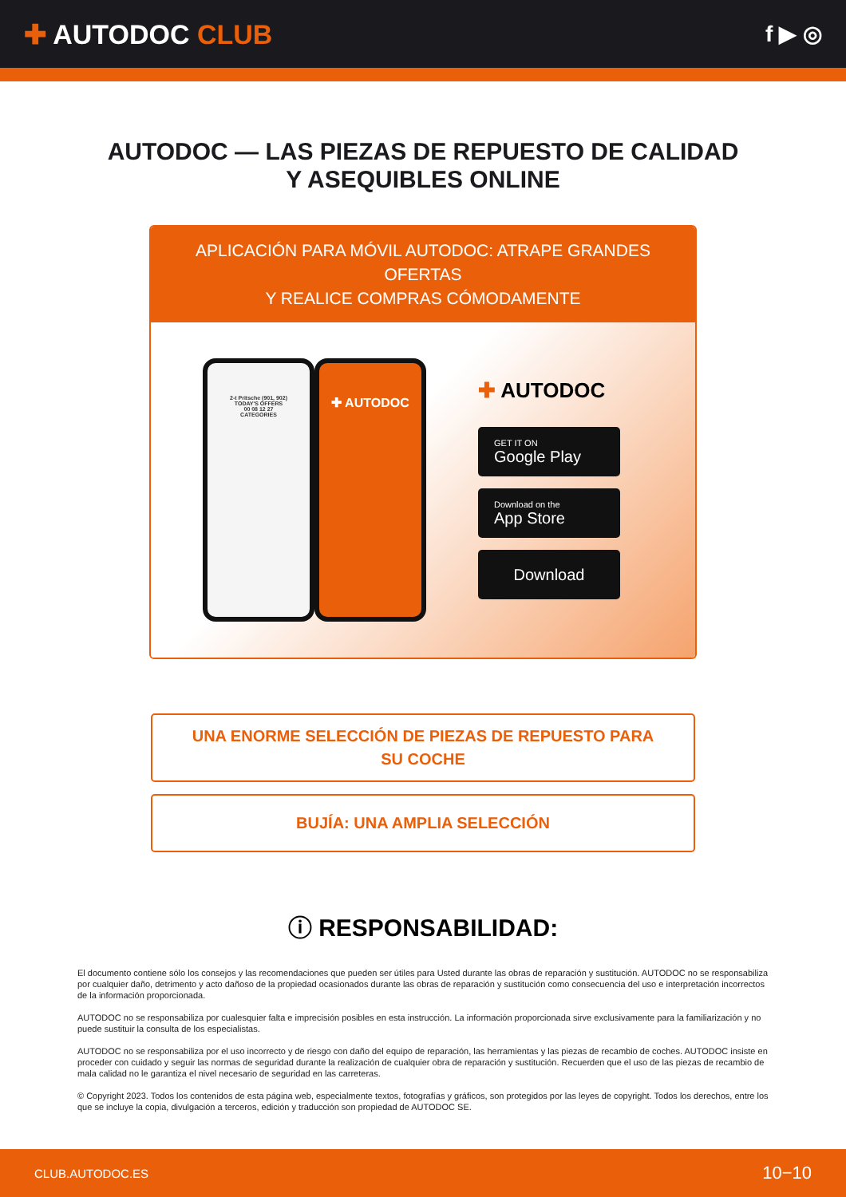✚ AUTODOC CLUB
f ▶ ◎
AUTODOC — LAS PIEZAS DE REPUESTO DE CALIDAD
Y ASEQUIBLES ONLINE
APLICACIÓN PARA MÓVIL AUTODOC: ATRAPE GRANDES OFERTAS
Y REALICE COMPRAS CÓMODAMENTE
2-t Pritsche (901, 902)
TODAY'S OFFERS
00 08 12 27
CATEGORIES
✚ AUTODOC
✚ AUTODOC
GET IT ON
Google Play
Download on the
App Store
Download
UNA ENORME SELECCIÓN DE PIEZAS DE REPUESTO PARA
SU COCHE
BUJÍA: UNA AMPLIA SELECCIÓN
ⓘ RESPONSABILIDAD:
El documento contiene sólo los consejos y las recomendaciones que pueden ser útiles para Usted durante las obras de reparación y sustitución. AUTODOC no se responsabiliza por cualquier daño, detrimento y acto dañoso de la propiedad ocasionados durante las obras de reparación y sustitución como consecuencia del uso e interpretación incorrectos de la información proporcionada.
AUTODOC no se responsabiliza por cualesquier falta e imprecisión posibles en esta instrucción. La información proporcionada sirve exclusivamente para la familiarización y no puede sustituir la consulta de los especialistas.
AUTODOC no se responsabiliza por el uso incorrecto y de riesgo con daño del equipo de reparación, las herramientas y las piezas de recambio de coches. AUTODOC insiste en proceder con cuidado y seguir las normas de seguridad durante la realización de cualquier obra de reparación y sustitución. Recuerden que el uso de las piezas de recambio de mala calidad no le garantiza el nivel necesario de seguridad en las carreteras.
© Copyright 2023. Todos los contenidos de esta página web, especialmente textos, fotografías y gráficos, son protegidos por las leyes de copyright. Todos los derechos, entre los que se incluye la copia, divulgación a terceros, edición y traducción son propiedad de AUTODOC SE.
CLUB.AUTODOC.ES 10−10